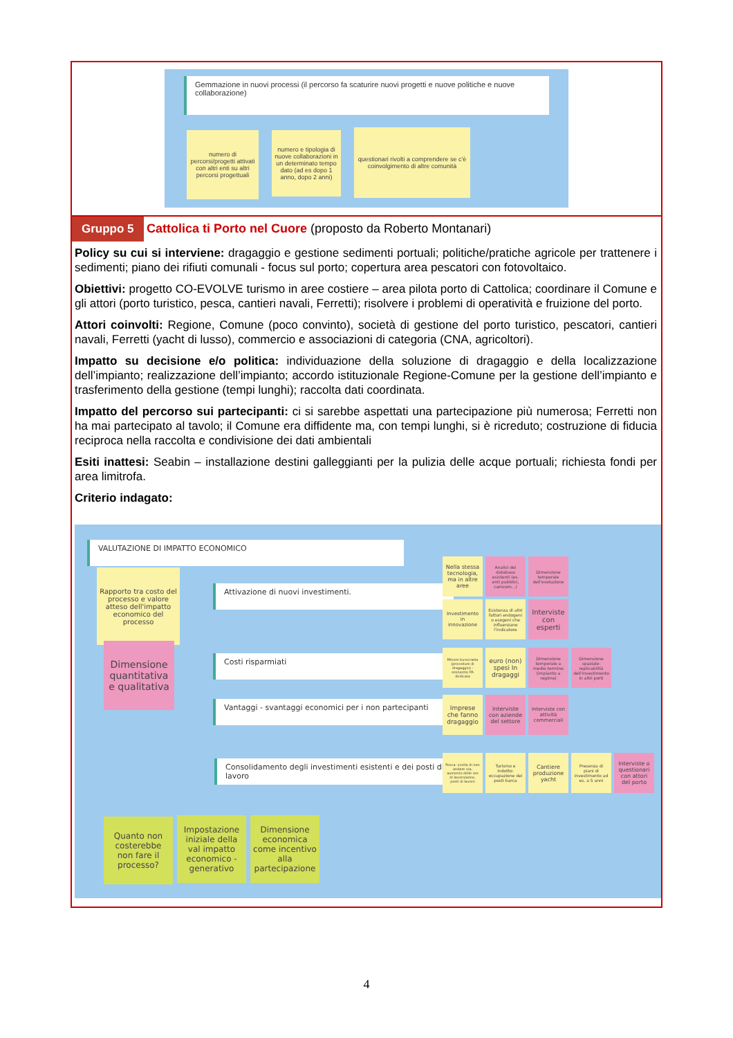Gemmazione in nuovi processi (il percorso fa scaturire nuovi progetti e nuove politiche e nuove collaborazione)
numero di percorsi/progetti attivati con altri enti su altri percorsi progettuali
numero e tipologia di nuove collaborazioni in un determinato tempo dato (ad es dopo 1 anno, dopo 2 anni)
questionari rivolti a comprendere se c'è coinvolgimento di altre comunità
Gruppo 5 Cattolica ti Porto nel Cuore (proposto da Roberto Montanari)
Policy su cui si interviene: dragaggio e gestione sedimenti portuali; politiche/pratiche agricole per trattenere i sedimenti; piano dei rifiuti comunali - focus sul porto; copertura area pescatori con fotovoltaico.
Obiettivi: progetto CO-EVOLVE turismo in aree costiere – area pilota porto di Cattolica; coordinare il Comune e gli attori (porto turistico, pesca, cantieri navali, Ferretti); risolvere i problemi di operatività e fruizione del porto.
Attori coinvolti: Regione, Comune (poco convinto), società di gestione del porto turistico, pescatori, cantieri navali, Ferretti (yacht di lusso), commercio e associazioni di categoria (CNA, agricoltori).
Impatto su decisione e/o politica: individuazione della soluzione di dragaggio e della localizzazione dell’impianto; realizzazione dell’impianto; accordo istituzionale Regione-Comune per la gestione dell’impianto e trasferimento della gestione (tempi lunghi); raccolta dati coordinata.
Impatto del percorso sui partecipanti: ci si sarebbe aspettati una partecipazione più numerosa; Ferretti non ha mai partecipato al tavolo; il Comune era diffidente ma, con tempi lunghi, si è ricreduto; costruzione di fiducia reciproca nella raccolta e condivisione dei dati ambientali
Esiti inattesi: Seabin – installazione destini galleggianti per la pulizia delle acque portuali; richiesta fondi per area limitrofa.
Criterio indagato:
VALUTAZIONE DI IMPATTO ECONOMICO
Rapporto tra costo del processo e valore atteso dell'impatto economico del processo
Dimensione quantitativa e qualitativa
Attivazione di nuovi investimenti.
Costi risparmiati
Vantaggi - svantaggi economici per i non partecipanti
Consolidamento degli investimenti esistenti e dei posti di lavoro
Nella stessa tecnologia, ma in altre aree
Analisi dei database esistenti (es. enti pubblici, camcom...)
Dimensione temporale dell'evoluzione
Investimento in innovazione
Esistenza di altri fattori endogeni o esogeni che influenzano l'indicatore
Interviste con esperti
Minore burocrazia (procedure di dragaggio) - ore/uomo PA dedicata
euro (non) spesi In dragaggi
Dimensione temporale a medio termine (impianto a regime)
Dimensione spaziale: replicabilità dell'investimento in altri porti
Imprese che fanno dragaggio
Interviste con aziende del settore
Interviste con attività commerciali
Pesca: scelta di non andare via, aumento delle ore di lavoro/anno, posti di lavoro
Turismo e indotto: occupazione dei posti barca
Cantiere produzione yacht
Presenza di piani di investimento ad es. a 5 anni
Interviste o questionari con attori del porto
Quanto non costerebbe non fare il processo?
Impostazione iniziale della val impatto economico - generativo
Dimensione economica come incentivo alla partecipazione
4